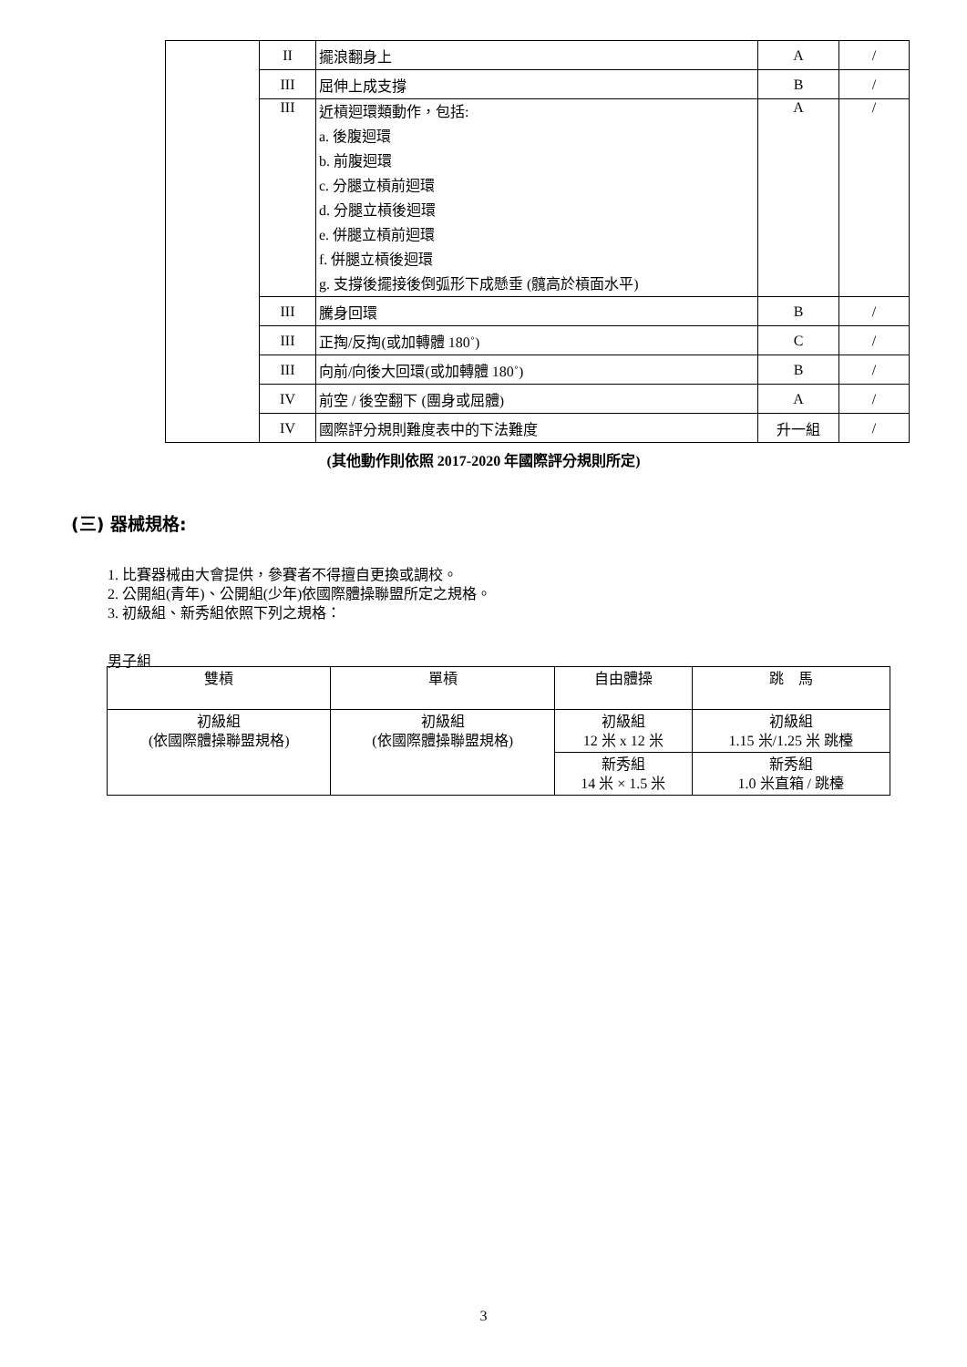| | II | 擺浪翻身上 | A | / |
| | III | 屈伸上成支撐 | B | / |
| | III | 近槓迴環類動作，包括: a. 後腹迴環 b. 前腹迴環 c. 分腿立槓前迴環 d. 分腿立槓後迴環 e. 併腿立槓前迴環 f. 併腿立槓後迴環 g. 支撐後擺接後倒弧形下成懸垂 (髖高於槓面水平) | A | / |
| | III | 騰身回環 | B | / |
| | III | 正掏/反掏(或加轉體 180˚) | C | / |
| | III | 向前/向後大回環(或加轉體 180˚) | B | / |
| | IV | 前空 / 後空翻下 (團身或屈體) | A | / |
| | IV | 國際評分規則難度表中的下法難度 | 升一組 | / |
(其他動作則依照 2017-2020 年國際評分規則所定)
(三) 器械規格:
1. 比賽器械由大會提供，參賽者不得擅自更換或調校。
2. 公開組(青年)、公開組(少年)依國際體操聯盟所定之規格。
3. 初級組、新秀組依照下列之規格：
男子組
| 雙槓 | 單槓 | 自由體操 | 跳 馬 |
| 初級組 (依國際體操聯盟規格) | 初級組 (依國際體操聯盟規格) | 初級組 12 米 x 12 米 | 初級組 1.15 米/1.25 米 跳檯 |
| | | 新秀組 14 米 × 1.5 米 | 新秀組 1.0 米直箱 / 跳檯 |
3